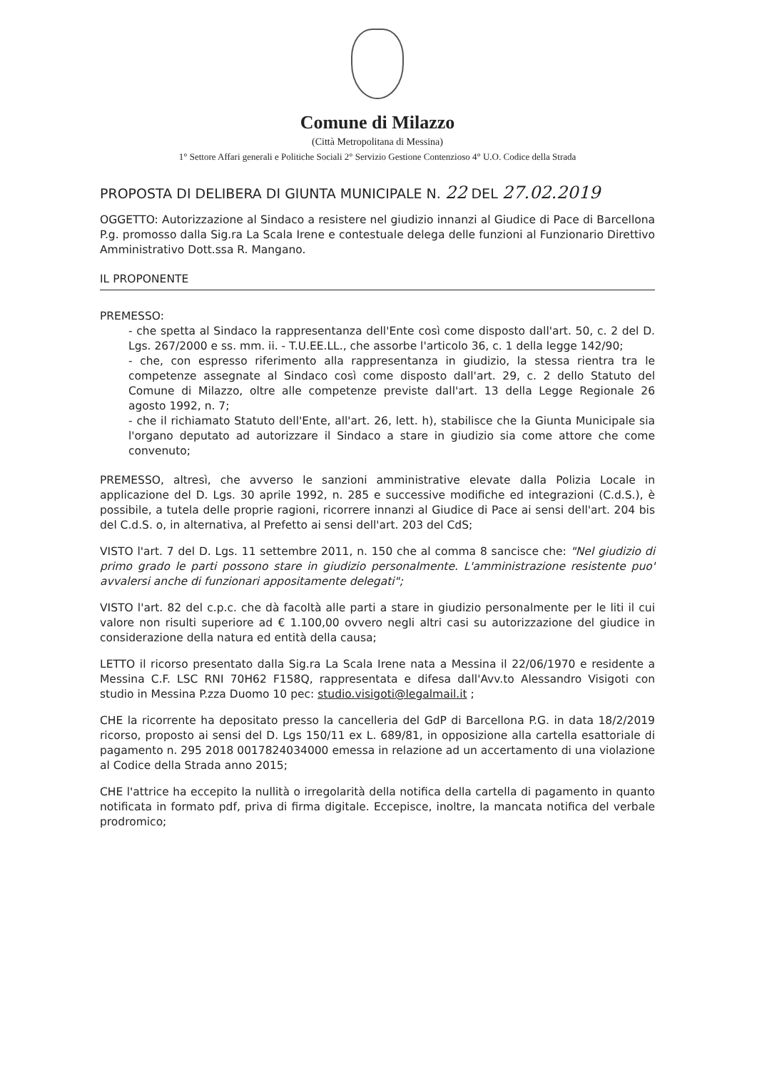Comune di Milazzo
(Città Metropolitana di Messina)
1° Settore Affari generali e Politiche Sociali 2° Servizio Gestione Contenzioso 4° U.O. Codice della Strada
PROPOSTA DI DELIBERA DI GIUNTA MUNICIPALE N. 22 DEL 27.02.2019
OGGETTO: Autorizzazione al Sindaco a resistere nel giudizio innanzi al Giudice di Pace di Barcellona P.g. promosso dalla Sig.ra La Scala Irene e contestuale delega delle funzioni al Funzionario Direttivo Amministrativo Dott.ssa R. Mangano.
IL PROPONENTE
PREMESSO:
- che spetta al Sindaco la rappresentanza dell'Ente così come disposto dall'art. 50, c. 2 del D. Lgs. 267/2000 e ss. mm. ii. - T.U.EE.LL., che assorbe l'articolo 36, c. 1 della legge 142/90;
- che, con espresso riferimento alla rappresentanza in giudizio, la stessa rientra tra le competenze assegnate al Sindaco così come disposto dall'art. 29, c. 2 dello Statuto del Comune di Milazzo, oltre alle competenze previste dall'art. 13 della Legge Regionale 26 agosto 1992, n. 7;
- che il richiamato Statuto dell'Ente, all'art. 26, lett. h), stabilisce che la Giunta Municipale sia l'organo deputato ad autorizzare il Sindaco a stare in giudizio sia come attore che come convenuto;
PREMESSO, altresì, che avverso le sanzioni amministrative elevate dalla Polizia Locale in applicazione del D. Lgs. 30 aprile 1992, n. 285 e successive modifiche ed integrazioni (C.d.S.), è possibile, a tutela delle proprie ragioni, ricorrere innanzi al Giudice di Pace ai sensi dell'art. 204 bis del C.d.S. o, in alternativa, al Prefetto ai sensi dell'art. 203 del CdS;
VISTO l'art. 7 del D. Lgs. 11 settembre 2011, n. 150 che al comma 8 sancisce che: "Nel giudizio di primo grado le parti possono stare in giudizio personalmente. L'amministrazione resistente puo' avvalersi anche di funzionari appositamente delegati";
VISTO l'art. 82 del c.p.c. che dà facoltà alle parti a stare in giudizio personalmente per le liti il cui valore non risulti superiore ad € 1.100,00 ovvero negli altri casi su autorizzazione del giudice in considerazione della natura ed entità della causa;
LETTO il ricorso presentato dalla Sig.ra La Scala Irene nata a Messina il 22/06/1970 e residente a Messina C.F. LSC RNI 70H62 F158Q, rappresentata e difesa dall'Avv.to Alessandro Visigoti con studio in Messina P.zza Duomo 10 pec: studio.visigoti@legalmail.it ;
CHE la ricorrente ha depositato presso la cancelleria del GdP di Barcellona P.G. in data 18/2/2019 ricorso, proposto ai sensi del D. Lgs 150/11 ex L. 689/81, in opposizione alla cartella esattoriale di pagamento n. 295 2018 0017824034000 emessa in relazione ad un accertamento di una violazione al Codice della Strada anno 2015;
CHE l'attrice ha eccepito la nullità o irregolarità della notifica della cartella di pagamento in quanto notificata in formato pdf, priva di firma digitale. Eccepisce, inoltre, la mancata notifica del verbale prodromico;